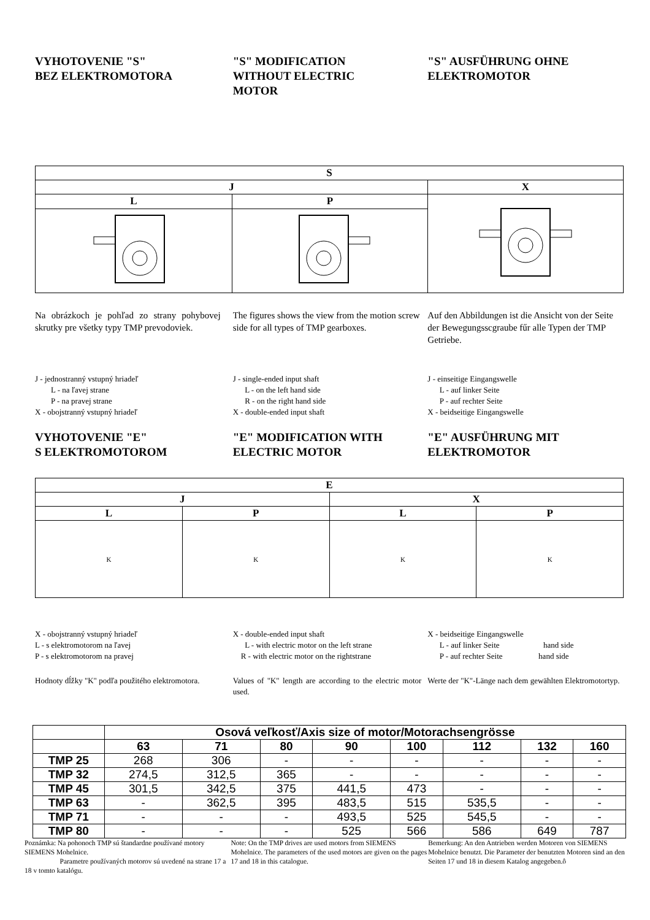VYHOTOVENIE "S"
BEZ ELEKTROMOTORA
"S" MODIFICATION
WITHOUT ELECTRIC
MOTOR
"S" AUSFÜHRUNG OHNE
ELEKTROMOTOR
| S | | |
| J | | X |
| L | P | |
Na obrázkoch je pohľad zo strany pohybovej skrutky pre všetky typy TMP prevodoviek.
The figures shows the view from the motion screw side for all types of TMP gearboxes.
Auf den Abbildungen ist die Ansicht von der Seite der Bewegungsscgraube fűr alle Typen der TMP Getriebe.
J - jednostranný vstupný hriadeľ
L - na ľavej strane
P - na pravej strane
X - obojstranný vstupný hriadeľ
J - single-ended input shaft
L - on the left hand side
R - on the right hand side
X - double-ended input shaft
J - einseitige Eingangswelle
L - auf linker Seite
P - auf rechter Seite
X - beidseitige Eingangswelle
VYHOTOVENIE "E"
S ELEKTROMOTOROM
"E" MODIFICATION WITH
ELECTRIC MOTOR
"E" AUSFÜHRUNG MIT
ELEKTROMOTOR
| E | | | |
| J | | X | |
| L | P | L | P |
| K | K | K | K |
X - obojstranný vstupný hriadeľ
L - s elektromotorom na ľavej
P - s elektromotorom na pravej
X - double-ended input shaft
L - with electric motor on the left strane
R - with electric motor on the rightstrane
X - beidseitige Eingangswelle
L - auf linker Seite hand side
P - auf rechter Seite hand side
Hodnoty dĺžky "K" podľa použitého elektromotora.
Values of "K" length are according to the electric motor used.
Werte der "K"-Länge nach dem gewählten Elektromotortyp.
| | Osová veľkosť/Axis size of motor/Motorachsengrösse | | | | | | | |
| | 63 | 71 | 80 | 90 | 100 | 112 | 132 | 160 |
| TMP 25 | 268 | 306 | - | - | - | - | - | - |
| TMP 32 | 274,5 | 312,5 | 365 | - | - | - | - | - |
| TMP 45 | 301,5 | 342,5 | 375 | 441,5 | 473 | - | - | - |
| TMP 63 | - | 362,5 | 395 | 483,5 | 515 | 535,5 | - | - |
| TMP 71 | - | - | - | 493,5 | 525 | 545,5 | - | - |
| TMP 80 | - | - | - | 525 | 566 | 586 | 649 | 787 |
Poznámka: Na pohonoch TMP sú štandardne používané motory SIEMENS Mohelnice.
Parametre používaných motorov sú uvedené na strane 17 a 18 v tomto katalógu.
Note: On the TMP drives are used motors from SIEMENS Mohelnice. The parameters of the used motors are given on the pages 17 and 18 in this catalogue.
Bemerkung: An den Antrieben werden Motoren von SIEMENS Mohelnice benutzt. Die Parameter der benutzten Motoren sind an den Seiten 17 und 18 in diesem Katalog angegeben.ô